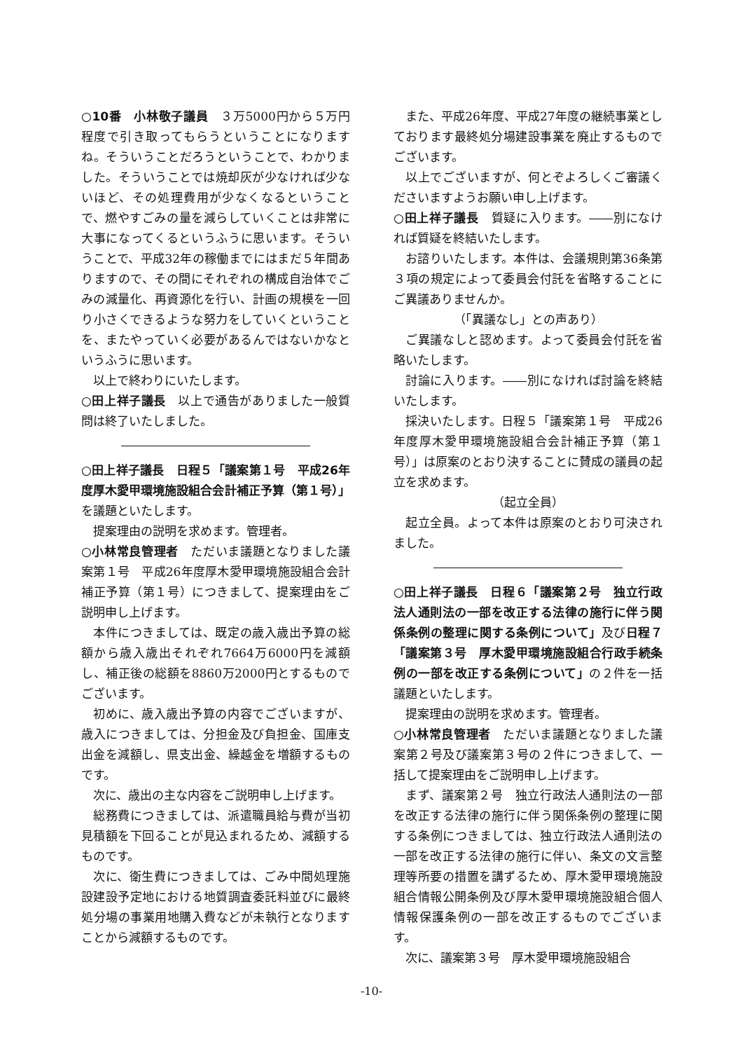○10番　小林敬子議員　３万5000円から５万円程度で引き取ってもらうということになりますね。そういうことだろうということで、わかりました。そういうことでは焼却灰が少なければ少ないほど、その処理費用が少なくなるということで、燃やすごみの量を減らしていくことは非常に大事になってくるというふうに思います。そういうことで、平成32年の稼働までにはまだ５年間ありますので、その間にそれぞれの構成自治体でごみの減量化、再資源化を行い、計画の規模を一回り小さくできるような努力をしていくということを、またやっていく必要があるんではないかなというふうに思います。
以上で終わりにいたします。
○田上祥子議長　以上で通告がありました一般質問は終了いたしました。
○田上祥子議長　日程５「議案第１号　平成26年度厚木愛甲環境施設組合会計補正予算（第１号）」を議題といたします。
提案理由の説明を求めます。管理者。
○小林常良管理者　ただいま議題となりました議案第１号　平成26年度厚木愛甲環境施設組合会計補正予算（第１号）につきまして、提案理由をご説明申し上げます。
本件につきましては、既定の歳入歳出予算の総額から歳入歳出それぞれ7664万6000円を減額し、補正後の総額を8860万2000円とするものでございます。
初めに、歳入歳出予算の内容でございますが、歳入につきましては、分担金及び負担金、国庫支出金を減額し、県支出金、繰越金を増額するものです。
次に、歳出の主な内容をご説明申し上げます。
総務費につきましては、派遣職員給与費が当初見積額を下回ることが見込まれるため、減額するものです。
次に、衛生費につきましては、ごみ中間処理施設建設予定地における地質調査委託料並びに最終処分場の事業用地購入費などが未執行となりますことから減額するものです。
また、平成26年度、平成27年度の継続事業としております最終処分場建設事業を廃止するものでございます。
以上でございますが、何とぞよろしくご審議くださいますようお願い申し上げます。
○田上祥子議長　質疑に入ります。――別になければ質疑を終結いたします。
お諮りいたします。本件は、会議規則第36条第３項の規定によって委員会付託を省略することにご異議ありませんか。
（「異議なし」との声あり）
ご異議なしと認めます。よって委員会付託を省略いたします。
討論に入ります。――別になければ討論を終結いたします。
採決いたします。日程５「議案第１号　平成26年度厚木愛甲環境施設組合会計補正予算（第１号）」は原案のとおり決することに賛成の議員の起立を求めます。
（起立全員）
起立全員。よって本件は原案のとおり可決されました。
○田上祥子議長　日程６「議案第２号　独立行政法人通則法の一部を改正する法律の施行に伴う関係条例の整理に関する条例について」及び日程７「議案第３号　厚木愛甲環境施設組合行政手続条例の一部を改正する条例について」の２件を一括議題といたします。
提案理由の説明を求めます。管理者。
○小林常良管理者　ただいま議題となりました議案第２号及び議案第３号の２件につきまして、一括して提案理由をご説明申し上げます。
まず、議案第２号　独立行政法人通則法の一部を改正する法律の施行に伴う関係条例の整理に関する条例につきましては、独立行政法人通則法の一部を改正する法律の施行に伴い、条文の文言整理等所要の措置を講ずるため、厚木愛甲環境施設組合情報公開条例及び厚木愛甲環境施設組合個人情報保護条例の一部を改正するものでございます。
次に、議案第３号　厚木愛甲環境施設組合
-10-